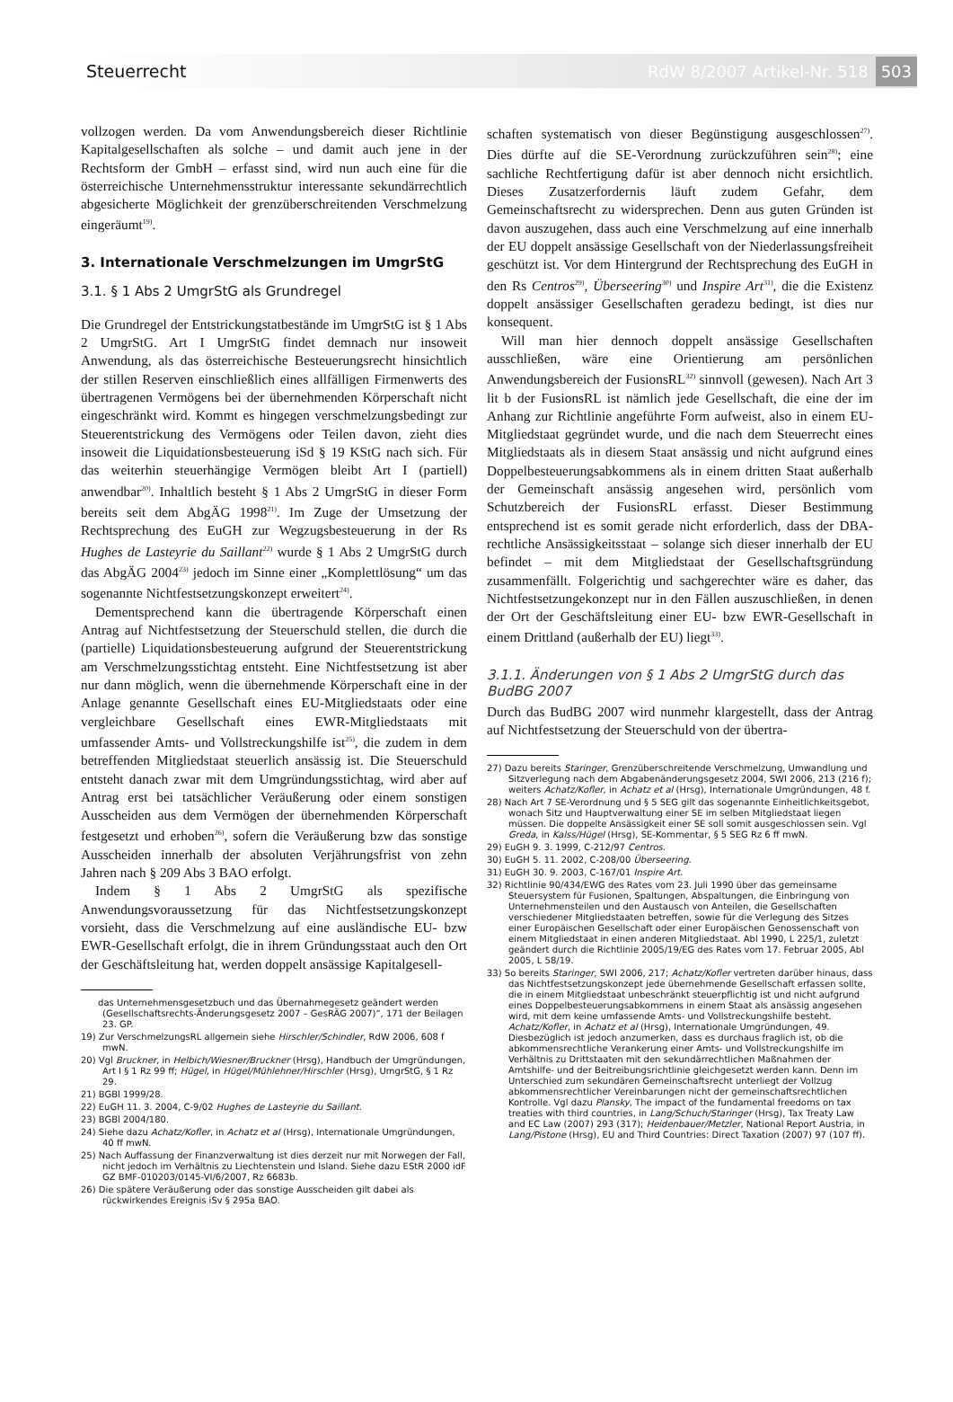Steuerrecht RdW 8/2007 Artikel-Nr. 518 503
vollzogen werden. Da vom Anwendungsbereich dieser Richtlinie Kapitalgesellschaften als solche – und damit auch jene in der Rechtsform der GmbH – erfasst sind, wird nun auch eine für die österreichische Unternehmensstruktur interessante sekundärrechtlich abgesicherte Möglichkeit der grenzüberschreitenden Verschmelzung eingeräumt<sup>19)</sup>.
3. Internationale Verschmelzungen im UmgrStG
3.1. § 1 Abs 2 UmgrStG als Grundregel
Die Grundregel der Entstrickungstatbestände im UmgrStG ist § 1 Abs 2 UmgrStG. Art I UmgrStG findet demnach nur insoweit Anwendung, als das österreichische Besteuerungsrecht hinsichtlich der stillen Reserven einschließlich eines allfälligen Firmenwerts des übertragenen Vermögens bei der übernehmenden Körperschaft nicht eingeschränkt wird. Kommt es hingegen verschmelzungsbedingt zur Steuerentstrickung des Vermögens oder Teilen davon, zieht dies insoweit die Liquidationsbesteuerung iSd § 19 KStG nach sich. Für das weiterhin steuerhängige Vermögen bleibt Art I (partiell) anwendbar<sup>20)</sup>. Inhaltlich besteht § 1 Abs 2 UmgrStG in dieser Form bereits seit dem AbgÄG 1998<sup>21)</sup>. Im Zuge der Umsetzung der Rechtsprechung des EuGH zur Wegzugsbesteuerung in der Rs Hughes de Lasteyrie du Saillant<sup>22)</sup> wurde § 1 Abs 2 UmgrStG durch das AbgÄG 2004<sup>23)</sup> jedoch im Sinne einer „Komplettlösung“ um das sogenannte Nichtfestsetzungskonzept erweitert<sup>24)</sup>.
Dementsprechend kann die übertragende Körperschaft einen Antrag auf Nichtfestsetzung der Steuerschuld stellen, die durch die (partielle) Liquidationsbesteuerung aufgrund der Steuerentstrickung am Verschmelzungsstichtag entsteht. Eine Nichtfestsetzung ist aber nur dann möglich, wenn die übernehmende Körperschaft eine in der Anlage genannte Gesellschaft eines EU-Mitgliedstaats oder eine vergleichbare Gesellschaft eines EWR-Mitgliedstaats mit umfassender Amts- und Vollstreckungshilfe ist<sup>25)</sup>, die zudem in dem betreffenden Mitgliedstaat steuerlich ansässig ist. Die Steuerschuld entsteht danach zwar mit dem Umgründungsstichtag, wird aber auf Antrag erst bei tatsächlicher Veräußerung oder einem sonstigen Ausscheiden aus dem Vermögen der übernehmenden Körperschaft festgesetzt und erhoben<sup>26)</sup>, sofern die Veräußerung bzw das sonstige Ausscheiden innerhalb der absoluten Verjährungsfrist von zehn Jahren nach § 209 Abs 3 BAO erfolgt.
Indem § 1 Abs 2 UmgrStG als spezifische Anwendungsvoraussetzung für das Nichtfestsetzungskonzept vorsieht, dass die Verschmelzung auf eine ausländische EU- bzw EWR-Gesellschaft erfolgt, die in ihrem Gründungsstaat auch den Ort der Geschäftsleitung hat, werden doppelt ansässige Kapitalgesell-
das Unternehmensgesetzbuch und das Übernahmegesetz geändert werden (Gesellschaftsrechts-Änderungsgesetz 2007 – GesRÄG 2007)“, 171 der Beilagen 23. GP.
19) Zur VerschmelzungsRL allgemein siehe Hirschler/Schindler, RdW 2006, 608 f mwN.
20) Vgl Bruckner, in Helbich/Wiesner/Bruckner (Hrsg), Handbuch der Umgründungen, Art I § 1 Rz 99 ff; Hügel, in Hügel/Mühlehner/Hirschler (Hrsg), UmgrStG, § 1 Rz 29.
21) BGBl 1999/28.
22) EuGH 11. 3. 2004, C-9/02 Hughes de Lasteyrie du Saillant.
23) BGBl 2004/180.
24) Siehe dazu Achatz/Kofler, in Achatz et al (Hrsg), Internationale Umgründungen, 40 ff mwN.
25) Nach Auffassung der Finanzverwaltung ist dies derzeit nur mit Norwegen der Fall, nicht jedoch im Verhältnis zu Liechtenstein und Island. Siehe dazu EStR 2000 idF GZ BMF-010203/0145-VI/6/2007, Rz 6683b.
26) Die spätere Veräußerung oder das sonstige Ausscheiden gilt dabei als rückwirkendes Ereignis iSv § 295a BAO.
schaften systematisch von dieser Begünstigung ausgeschlossen<sup>27)</sup>. Dies dürfte auf die SE-Verordnung zurückzuführen sein<sup>28)</sup>; eine sachliche Rechtfertigung dafür ist aber dennoch nicht ersichtlich. Dieses Zusatzerfordernis läuft zudem Gefahr, dem Gemeinschaftsrecht zu widersprechen. Denn aus guten Gründen ist davon auszugehen, dass auch eine Verschmelzung auf eine innerhalb der EU doppelt ansässige Gesellschaft von der Niederlassungsfreiheit geschützt ist. Vor dem Hintergrund der Rechtsprechung des EuGH in den Rs Centros<sup>29)</sup>, Überseering<sup>30)</sup> und Inspire Art<sup>31)</sup>, die die Existenz doppelt ansässiger Gesellschaften geradezu bedingt, ist dies nur konsequent.
Will man hier dennoch doppelt ansässige Gesellschaften ausschließen, wäre eine Orientierung am persönlichen Anwendungsbereich der FusionsRL<sup>32)</sup> sinnvoll (gewesen). Nach Art 3 lit b der FusionsRL ist nämlich jede Gesellschaft, die eine der im Anhang zur Richtlinie angeführte Form aufweist, also in einem EU-Mitgliedstaat gegründet wurde, und die nach dem Steuerrecht eines Mitgliedstaats als in diesem Staat ansässig und nicht aufgrund eines Doppelbesteuerungsabkommens als in einem dritten Staat außerhalb der Gemeinschaft ansässig angesehen wird, persönlich vom Schutzbereich der FusionsRL erfasst. Dieser Bestimmung entsprechend ist es somit gerade nicht erforderlich, dass der DBA-rechtliche Ansässigkeitsstaat – solange sich dieser innerhalb der EU befindet – mit dem Mitgliedstaat der Gesellschaftsgründung zusammenfällt. Folgerichtig und sachgerechter wäre es daher, das Nichtfestsetzungekonzept nur in den Fällen auszuschließen, in denen der Ort der Geschäftsleitung einer EU- bzw EWR-Gesellschaft in einem Drittland (außerhalb der EU) liegt<sup>33)</sup>.
3.1.1. Änderungen von § 1 Abs 2 UmgrStG durch das BudBG 2007
Durch das BudBG 2007 wird nunmehr klargestellt, dass der Antrag auf Nichtfestsetzung der Steuerschuld von der übertra-
27) Dazu bereits Staringer, Grenzüberschreitende Verschmelzung, Umwandlung und Sitzverlegung nach dem Abgabenänderungsgesetz 2004, SWI 2006, 213 (216 f); weiters Achatz/Kofler, in Achatz et al (Hrsg), Internationale Umgründungen, 48 f.
28) Nach Art 7 SE-Verordnung und § 5 SEG gilt das sogenannte Einheitlichkeitsgebot, wonach Sitz und Hauptverwaltung einer SE im selben Mitgliedstaat liegen müssen. Die doppelte Ansässigkeit einer SE soll somit ausgeschlossen sein. Vgl Greda, in Kalss/Hügel (Hrsg), SE-Kommentar, § 5 SEG Rz 6 ff mwN.
29) EuGH 9. 3. 1999, C-212/97 Centros.
30) EuGH 5. 11. 2002, C-208/00 Überseering.
31) EuGH 30. 9. 2003, C-167/01 Inspire Art.
32) Richtlinie 90/434/EWG des Rates vom 23. Juli 1990 über das gemeinsame Steuersystem für Fusionen, Spaltungen, Abspaltungen, die Einbringung von Unternehmensteilen und den Austausch von Anteilen, die Gesellschaften verschiedener Mitgliedstaaten betreffen, sowie für die Verlegung des Sitzes einer Europäischen Gesellschaft oder einer Europäischen Genossenschaft von einem Mitgliedstaat in einen anderen Mitgliedstaat. Abl 1990, L 225/1, zuletzt geändert durch die Richtlinie 2005/19/EG des Rates vom 17. Februar 2005, Abl 2005, L 58/19.
33) So bereits Staringer, SWI 2006, 217; Achatz/Kofler vertreten darüber hinaus, dass das Nichtfestsetzungskonzept jede übernehmende Gesellschaft erfassen sollte, die in einem Mitgliedstaat unbeschränkt steuerpflichtig ist und nicht aufgrund eines Doppelbesteuerungsabkommens in einem Staat als ansässig angesehen wird, mit dem keine umfassende Amts- und Vollstreckungshilfe besteht. Achatz/Kofler, in Achatz et al (Hrsg), Internationale Umgründungen, 49. Diesbezüglich ist jedoch anzumerken, dass es durchaus fraglich ist, ob die abkommensrechtliche Verankerung einer Amts- und Vollstreckungshilfe im Verhältnis zu Drittstaaten mit den sekundärrechtlichen Maßnahmen der Amtshilfe- und der Beitreibungsrichtlinie gleichgesetzt werden kann. Denn im Unterschied zum sekundären Gemeinschaftsrecht unterliegt der Vollzug abkommensrechtlicher Vereinbarungen nicht der gemeinschaftsrechtlichen Kontrolle. Vgl dazu Plansky, The impact of the fundamental freedoms on tax treaties with third countries, in Lang/Schuch/Staringer (Hrsg), Tax Treaty Law and EC Law (2007) 293 (317); Heidenbauer/Metzler, National Report Austria, in Lang/Pistone (Hrsg), EU and Third Countries: Direct Taxation (2007) 97 (107 ff).